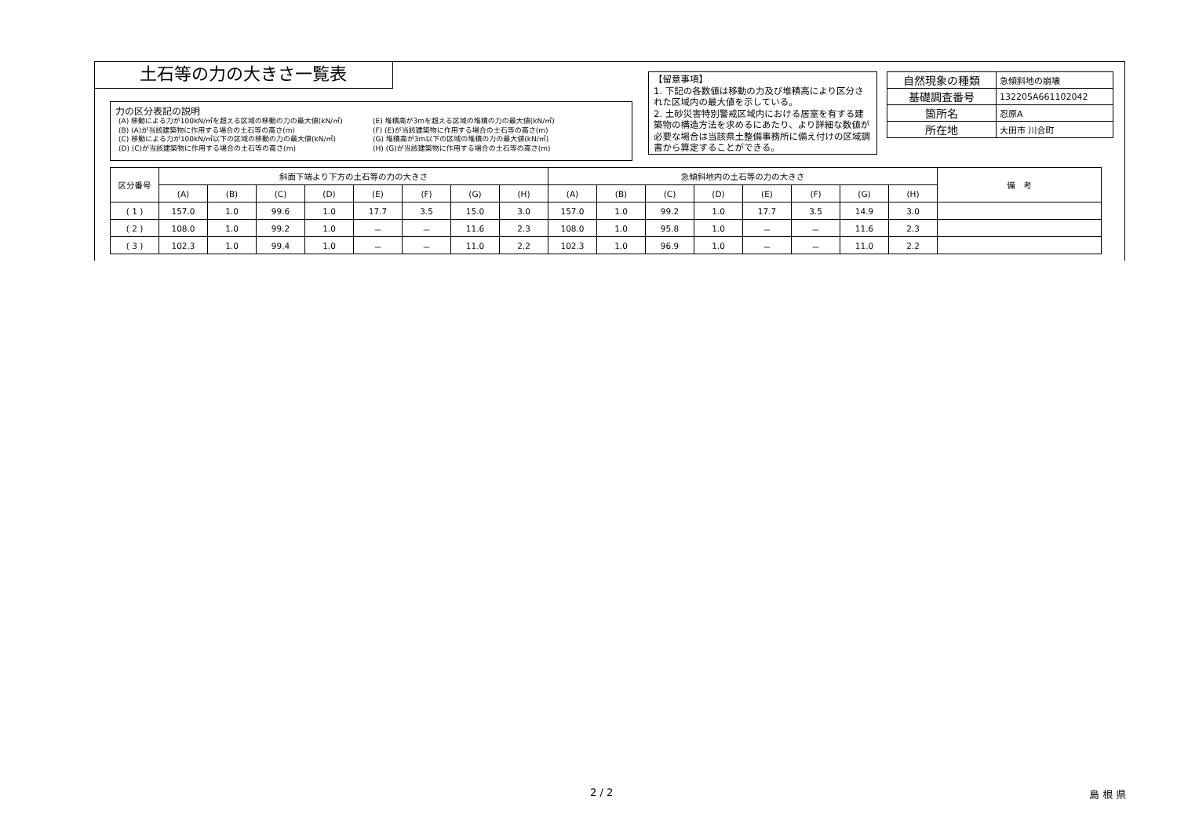土石等の力の大きさ一覧表
力の区分表記の説明
(A) 移動による力が100kN/㎡を超える区域の移動の力の最大値(kN/㎡)
(B) (A)が当該建築物に作用する場合の土石等の高さ(m)
(C) 移動による力が100kN/㎡以下の区域の移動の力の最大値(kN/㎡)
(D) (C)が当該建築物に作用する場合の土石等の高さ(m)
(E) 堆積高が3mを超える区域の堆積の力の最大値(kN/㎡)
(F) (E)が当該建築物に作用する場合の土石等の高さ(m)
(G) 堆積高が3m以下の区域の堆積の力の最大値(kN/㎡)
(H) (G)が当該建築物に作用する場合の土石等の高さ(m)
【留意事項】
1. 下記の各数値は移動の力及び堆積高により区分された区域内の最大値を示している。
2. 土砂災害特別警戒区域内における居室を有する建築物の構造方法を求めるにあたり、より詳細な数値が必要な場合は当該県土整備事務所に備え付けの区域調書から算定することができる。
| 自然現象の種類 | 急傾斜地の崩壊 |
| 基礎調査番号 | 132205A661102042 |
| 箇所名 | 忍原A |
| 所在地 | 大田市 川合町 |
| 区分番号 | 斜面下端より下方の土石等の力の大きさ | | | | | | | | 急傾斜地内の土石等の力の大きさ | | | | | | | | 備 考 |
| --- | --- | --- | --- | --- | --- | --- | --- | --- | --- | --- | --- | --- | --- | --- | --- | --- | --- |
| | (A) | (B) | (C) | (D) | (E) | (F) | (G) | (H) | (A) | (B) | (C) | (D) | (E) | (F) | (G) | (H) | |
| ( 1 ) | 157.0 | 1.0 | 99.6 | 1.0 | 17.7 | 3.5 | 15.0 | 3.0 | 157.0 | 1.0 | 99.2 | 1.0 | 17.7 | 3.5 | 14.9 | 3.0 | |
| ( 2 ) | 108.0 | 1.0 | 99.2 | 1.0 | － | － | 11.6 | 2.3 | 108.0 | 1.0 | 95.8 | 1.0 | － | － | 11.6 | 2.3 | |
| ( 3 ) | 102.3 | 1.0 | 99.4 | 1.0 | － | － | 11.0 | 2.2 | 102.3 | 1.0 | 96.9 | 1.0 | － | － | 11.0 | 2.2 | |
2 / 2 島 根 県